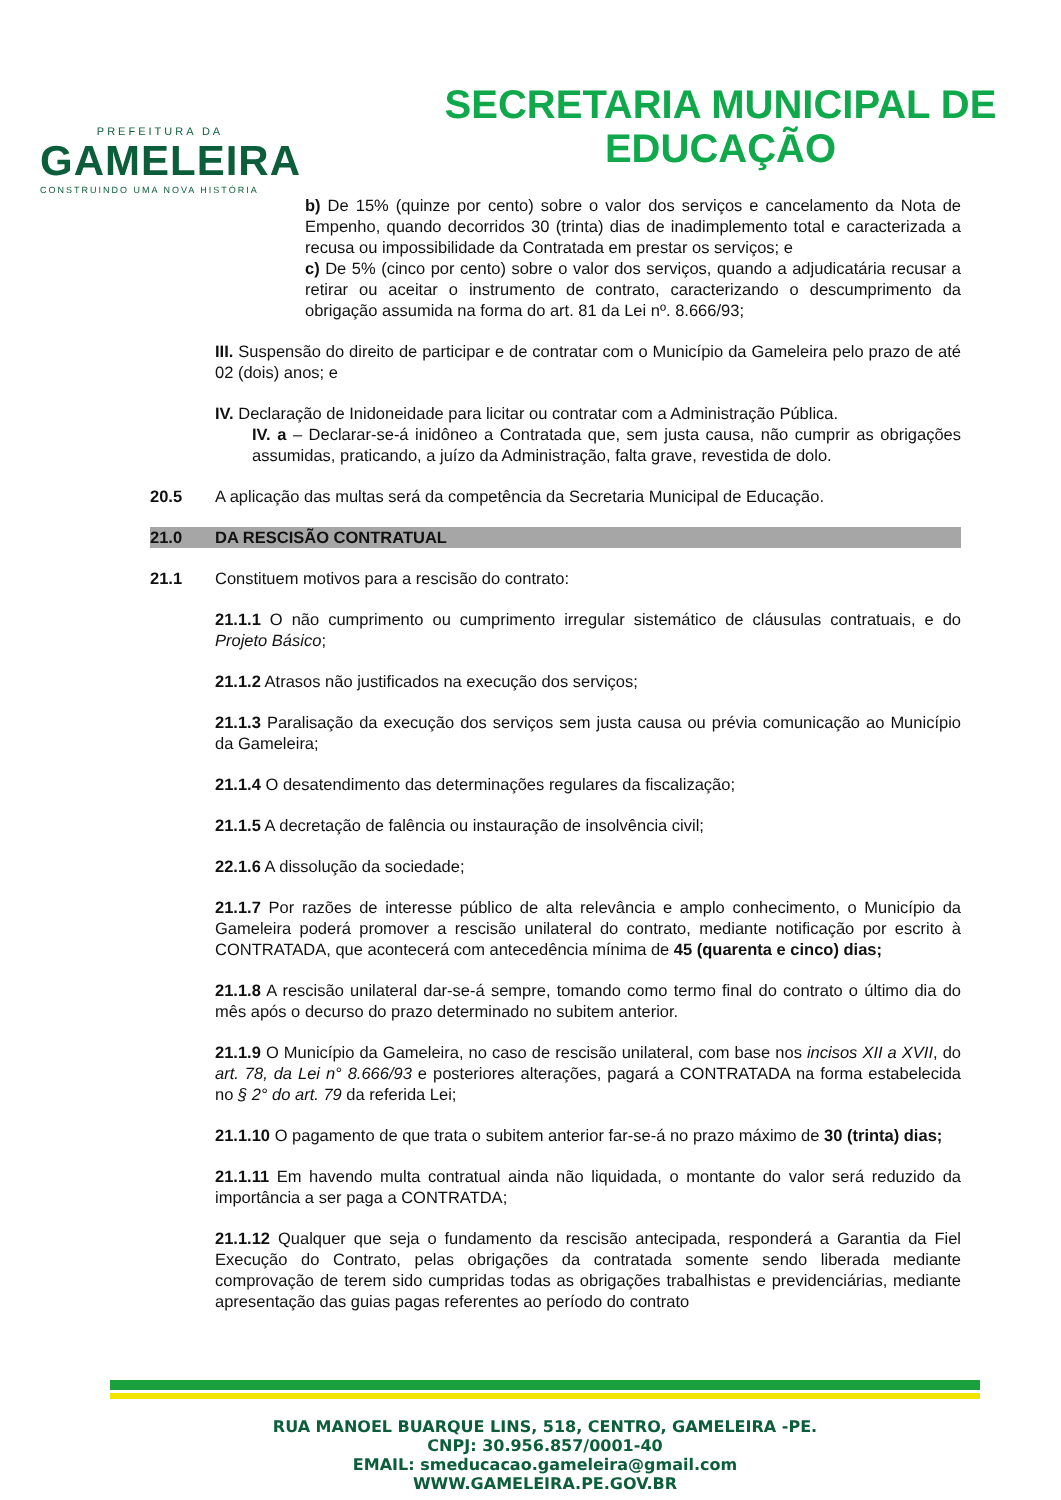PREFEITURA DA
GAMELEIRA
CONSTRUINDO UMA NOVA HISTÓRIA
SECRETARIA MUNICIPAL DE
EDUCAÇÃO
b) De 15% (quinze por cento) sobre o valor dos serviços e cancelamento da Nota de Empenho, quando decorridos 30 (trinta) dias de inadimplemento total e caracterizada a recusa ou impossibilidade da Contratada em prestar os serviços; e
c) De 5% (cinco por cento) sobre o valor dos serviços, quando a adjudicatária recusar a retirar ou aceitar o instrumento de contrato, caracterizando o descumprimento da obrigação assumida na forma do art. 81 da Lei nº. 8.666/93;
III. Suspensão do direito de participar e de contratar com o Município da Gameleira pelo prazo de até 02 (dois) anos; e
IV. Declaração de Inidoneidade para licitar ou contratar com a Administração Pública.
IV. a – Declarar-se-á inidôneo a Contratada que, sem justa causa, não cumprir as obrigações assumidas, praticando, a juízo da Administração, falta grave, revestida de dolo.
20.5 A aplicação das multas será da competência da Secretaria Municipal de Educação.
21.0 DA RESCISÃO CONTRATUAL
21.1 Constituem motivos para a rescisão do contrato:
21.1.1 O não cumprimento ou cumprimento irregular sistemático de cláusulas contratuais, e do Projeto Básico;
21.1.2 Atrasos não justificados na execução dos serviços;
21.1.3 Paralisação da execução dos serviços sem justa causa ou prévia comunicação ao Município da Gameleira;
21.1.4 O desatendimento das determinações regulares da fiscalização;
21.1.5 A decretação de falência ou instauração de insolvência civil;
22.1.6 A dissolução da sociedade;
21.1.7 Por razões de interesse público de alta relevância e amplo conhecimento, o Município da Gameleira poderá promover a rescisão unilateral do contrato, mediante notificação por escrito à CONTRATADA, que acontecerá com antecedência mínima de 45 (quarenta e cinco) dias;
21.1.8 A rescisão unilateral dar-se-á sempre, tomando como termo final do contrato o último dia do mês após o decurso do prazo determinado no subitem anterior.
21.1.9 O Município da Gameleira, no caso de rescisão unilateral, com base nos incisos XII a XVII, do art. 78, da Lei n° 8.666/93 e posteriores alterações, pagará a CONTRATADA na forma estabelecida no § 2° do art. 79 da referida Lei;
21.1.10 O pagamento de que trata o subitem anterior far-se-á no prazo máximo de 30 (trinta) dias;
21.1.11 Em havendo multa contratual ainda não liquidada, o montante do valor será reduzido da importância a ser paga a CONTRATDA;
21.1.12 Qualquer que seja o fundamento da rescisão antecipada, responderá a Garantia da Fiel Execução do Contrato, pelas obrigações da contratada somente sendo liberada mediante comprovação de terem sido cumpridas todas as obrigações trabalhistas e previdenciárias, mediante apresentação das guias pagas referentes ao período do contrato
RUA MANOEL BUARQUE LINS, 518, CENTRO, GAMELEIRA -PE.
CNPJ: 30.956.857/0001-40
EMAIL: smeducacao.gameleira@gmail.com
WWW.GAMELEIRA.PE.GOV.BR